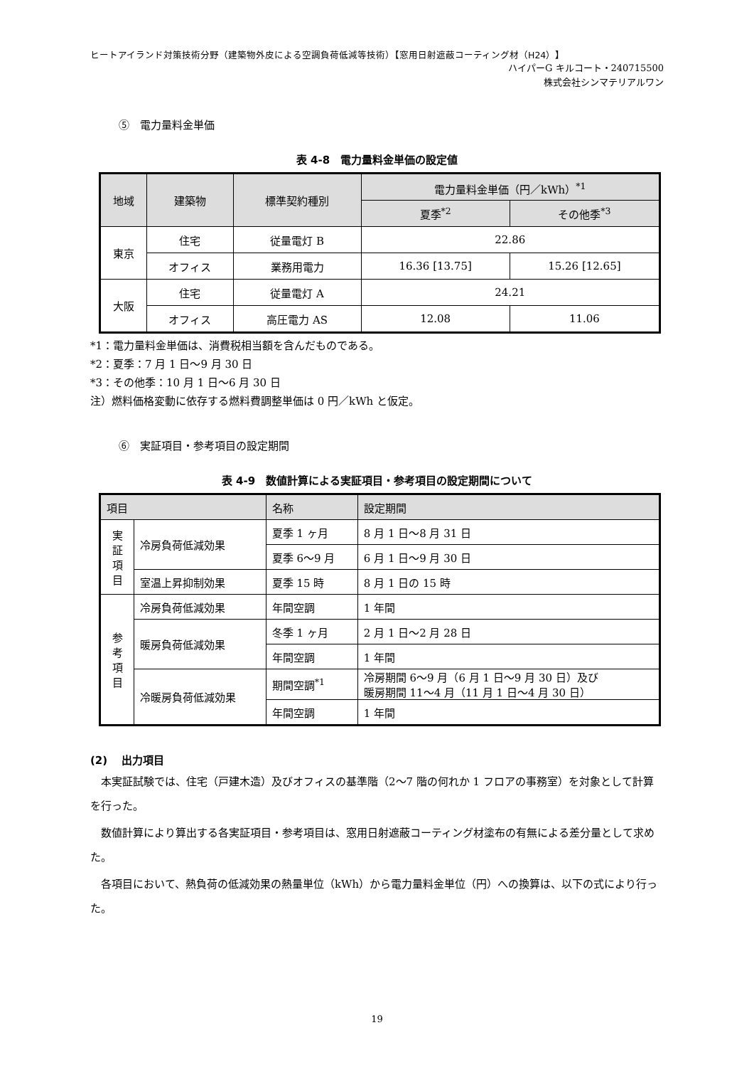ヒートアイランド対策技術分野（建築物外皮による空調負荷低減等技術）【窓用日射遮蔽コーティング材（H24）】
ハイパーG キルコート・240715500
株式会社シンマテリアルワン
⑤　電力量料金単価
表 4-8　電力量料金単価の設定値
| 地域 | 建築物 | 標準契約種別 | 電力量料金単価（円／kWh）<sup>*1</sup> | |
| --- | --- | --- | --- | --- |
| | | | 夏季<sup>*2</sup> | その他季<sup>*3</sup> |
| 東京 | 住宅 | 従量電灯 B | 22.86 | |
| | オフィス | 業務用電力 | 16.36 [13.75] | 15.26 [12.65] |
| 大阪 | 住宅 | 従量電灯 A | 24.21 | |
| | オフィス | 高圧電力 AS | 12.08 | 11.06 |
*1：電力量料金単価は、消費税相当額を含んだものである。
*2：夏季：7 月 1 日～9 月 30 日
*3：その他季：10 月 1 日～6 月 30 日
注）燃料価格変動に依存する燃料費調整単価は 0 円／kWh と仮定。
⑥　実証項目・参考項目の設定期間
表 4-9　数値計算による実証項目・参考項目の設定期間について
| 項目 | | 名称 | 設定期間 |
| --- | --- | --- | --- |
| 実 証 項 目 | 冷房負荷低減効果 | 夏季 1 ヶ月 | 8 月 1 日～8 月 31 日 |
| | | 夏季 6～9 月 | 6 月 1 日～9 月 30 日 |
| | 室温上昇抑制効果 | 夏季 15 時 | 8 月 1 日の 15 時 |
| 参 考 項 目 | 冷房負荷低減効果 | 年間空調 | 1 年間 |
| | 暖房負荷低減効果 | 冬季 1 ヶ月 | 2 月 1 日～2 月 28 日 |
| | | 年間空調 | 1 年間 |
| | 冷暖房負荷低減効果 | 期間空調<sup>*1</sup> | 冷房期間 6～9 月（6 月 1 日～9 月 30 日）及び 暖房期間 11～4 月（11 月 1 日～4 月 30 日） |
| | | 年間空調 | 1 年間 |
(2)　 出力項目
本実証試験では、住宅（戸建木造）及びオフィスの基準階（2～7 階の何れか 1 フロアの事務室）を対象として計算を行った。
数値計算により算出する各実証項目・参考項目は、窓用日射遮蔽コーティング材塗布の有無による差分量として求めた。
各項目において、熱負荷の低減効果の熱量単位（kWh）から電力量料金単位（円）への換算は、以下の式により行った。
19